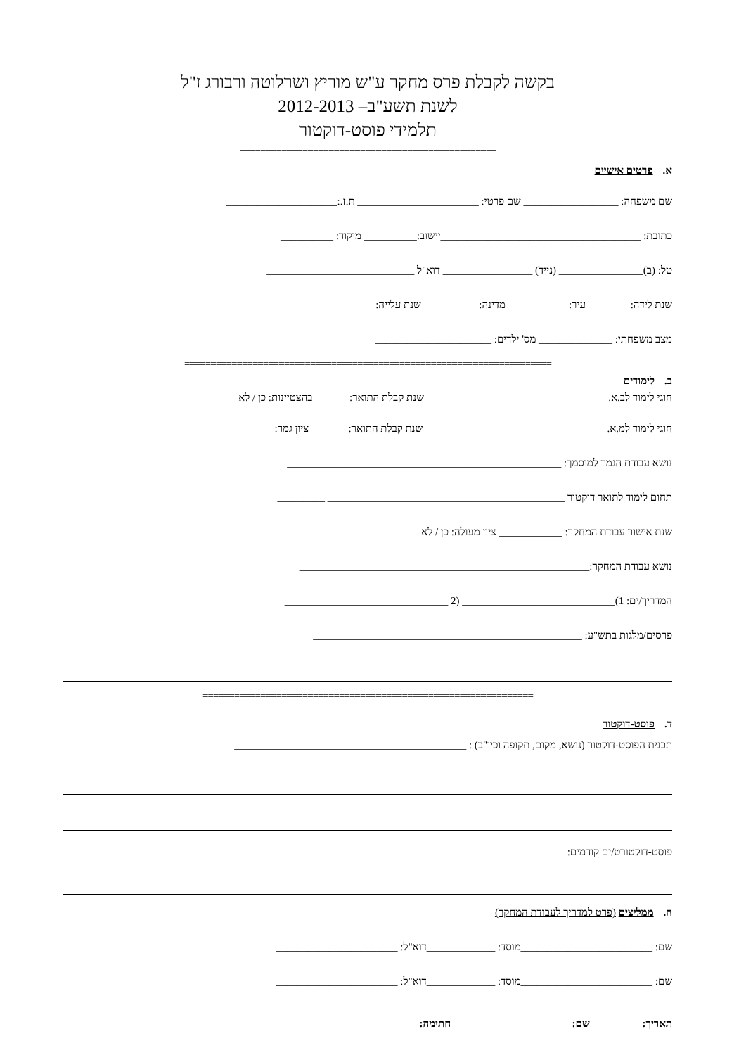בקשה לקבלת פרס מחקר ע"ש מוריץ ושרלוטה ורבורג ז"ל
לשנת תשע"ב– 2012-2013
תלמידי פוסט-דוקטור
=================================================
א.פרטים אישיים
שם משפחה: __________________ שם פרטי: _______________________ ת.ז.:_____________________
כתובת: ______________________________________יישוב:__________ מיקוד: __________
טל: (ב)________________ (נייד) _________________ דוא"ל ____________________________
שנת לידה:________ עיר:____________מדינה:___________שנת עלייה:__________
מצב משפחתי: ______________ מס' ילדים: ______________________
======================================================================
ב.לימודים
חוגי לימוד לב.א. _______________________________ שנת קבלת התואר: ______ בהצטיינות: כן / לא
חוגי לימוד למ.א. _______________________________ שנת קבלת התואר:_______ ציון גמר: _________
נושא עבודת הגמר למוסמך: ____________________________________________________
תחום לימוד לתואר דוקטור _____________________________________________ _________
שנת אישור עבודת המחקר: ____________ ציון מעולה: כן / לא
נושא עבודת המחקר:_______________________________________________________
המדריך/ים: 1)_____________________________ (2 _______________________________
פרסים/מלגות בתש"ע: ___________________________________________________
===============================================================
ד.פוסט-דוקטור
תכנית הפוסט-דוקטור (נושא, מקום, תקופה וכיו"ב) : ____________________________________________
פוסט-דוקטורט/ים קודמים:
ה.ממליצים (פרט למדריך לעבודת המחקר)
שם: _________________________מוסד: _____________דוא"ל: _______________________
שם: _________________________מוסד: _____________דוא"ל: _______________________
תאריך:__________שם: ______________________ חתימה: ________________________